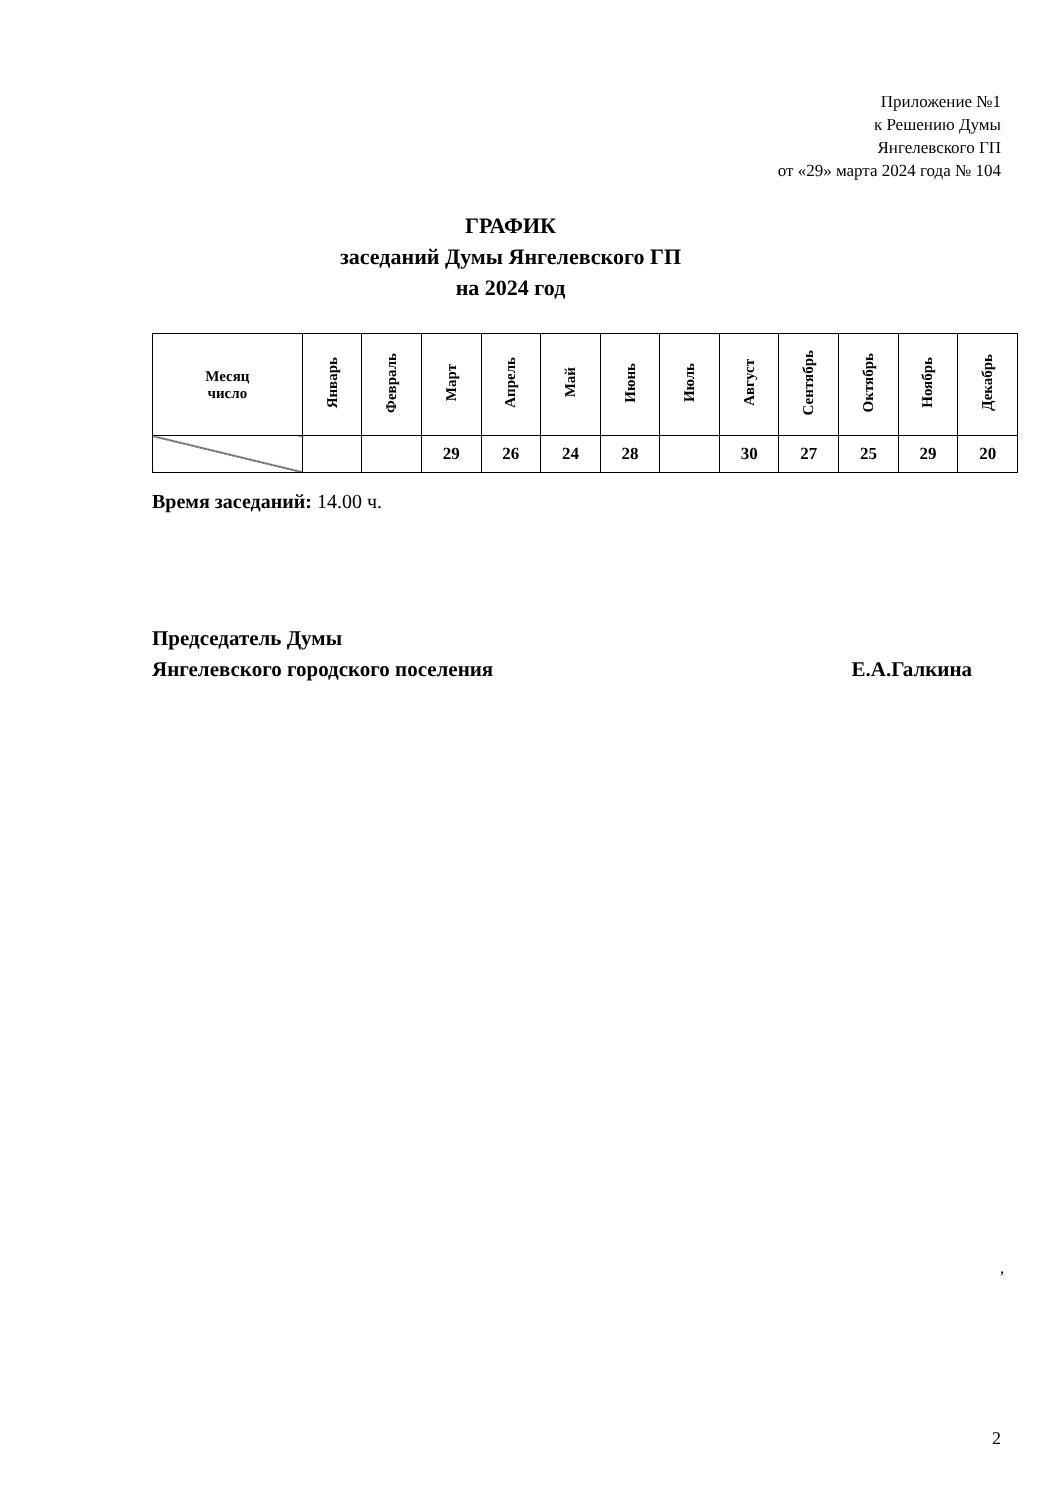Приложение №1
к Решению Думы
Янгелевского ГП
от «29» марта 2024 года № 104
ГРАФИК
заседаний Думы Янгелевского ГП
на 2024 год
| Месяц число | Январь | Февраль | Март | Апрель | Май | Июнь | Июль | Август | Сентябрь | Октябрь | Ноябрь | Декабрь |
| --- | --- | --- | --- | --- | --- | --- | --- | --- | --- | --- | --- | --- |
| | | | 29 | 26 | 24 | 28 | | 30 | 27 | 25 | 29 | 20 |
Время заседаний: 14.00 ч.
Председатель Думы
Янгелевского городского поселения Е.А.Галкина
,
2